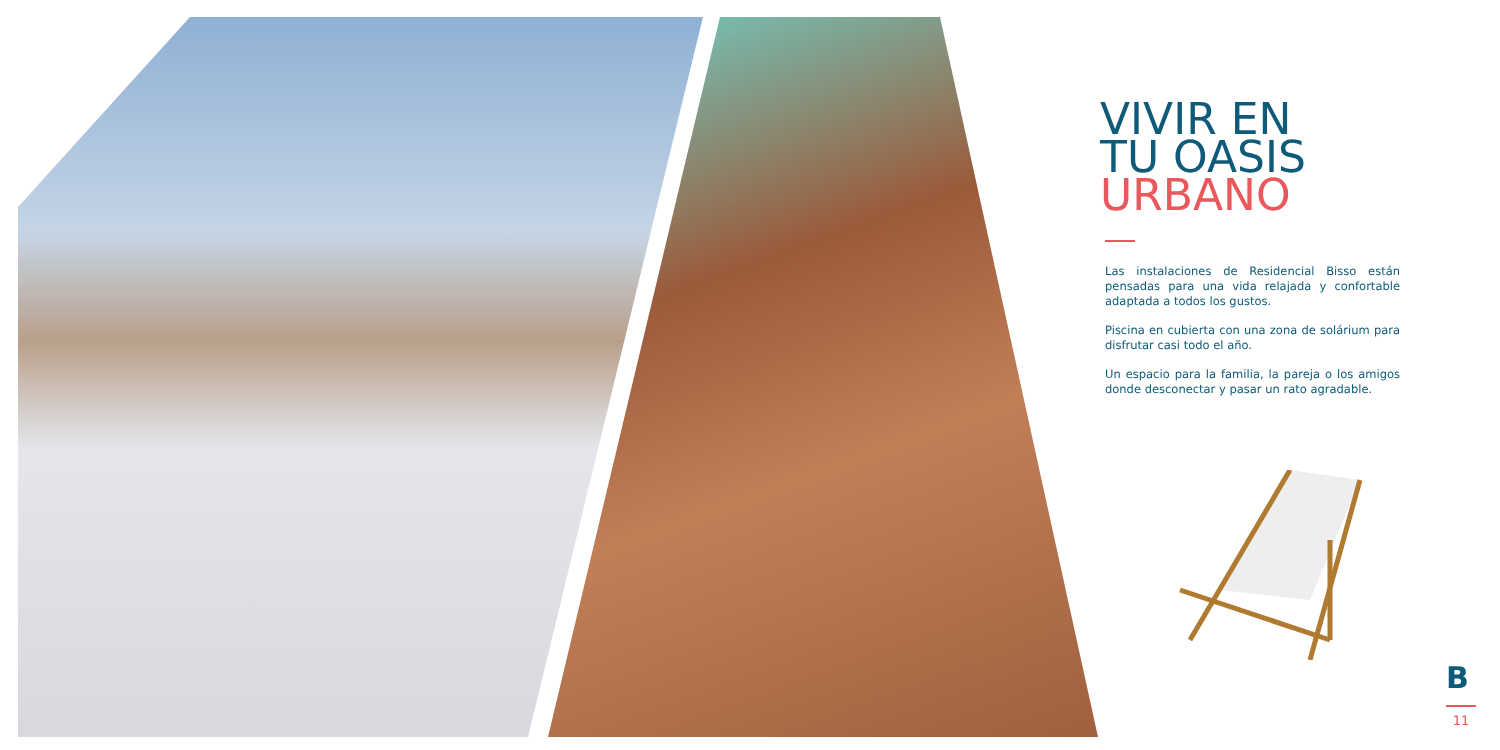VIVIR EN
TU OASIS
URBANO
Las instalaciones de Residencial Bisso están pensadas para una vida relajada y confortable adaptada a todos los gustos.
Piscina en cubierta con una zona de solárium para disfrutar casi todo el año.
Un espacio para la familia, la pareja o los amigos donde desconectar y pasar un rato agradable.
B
11